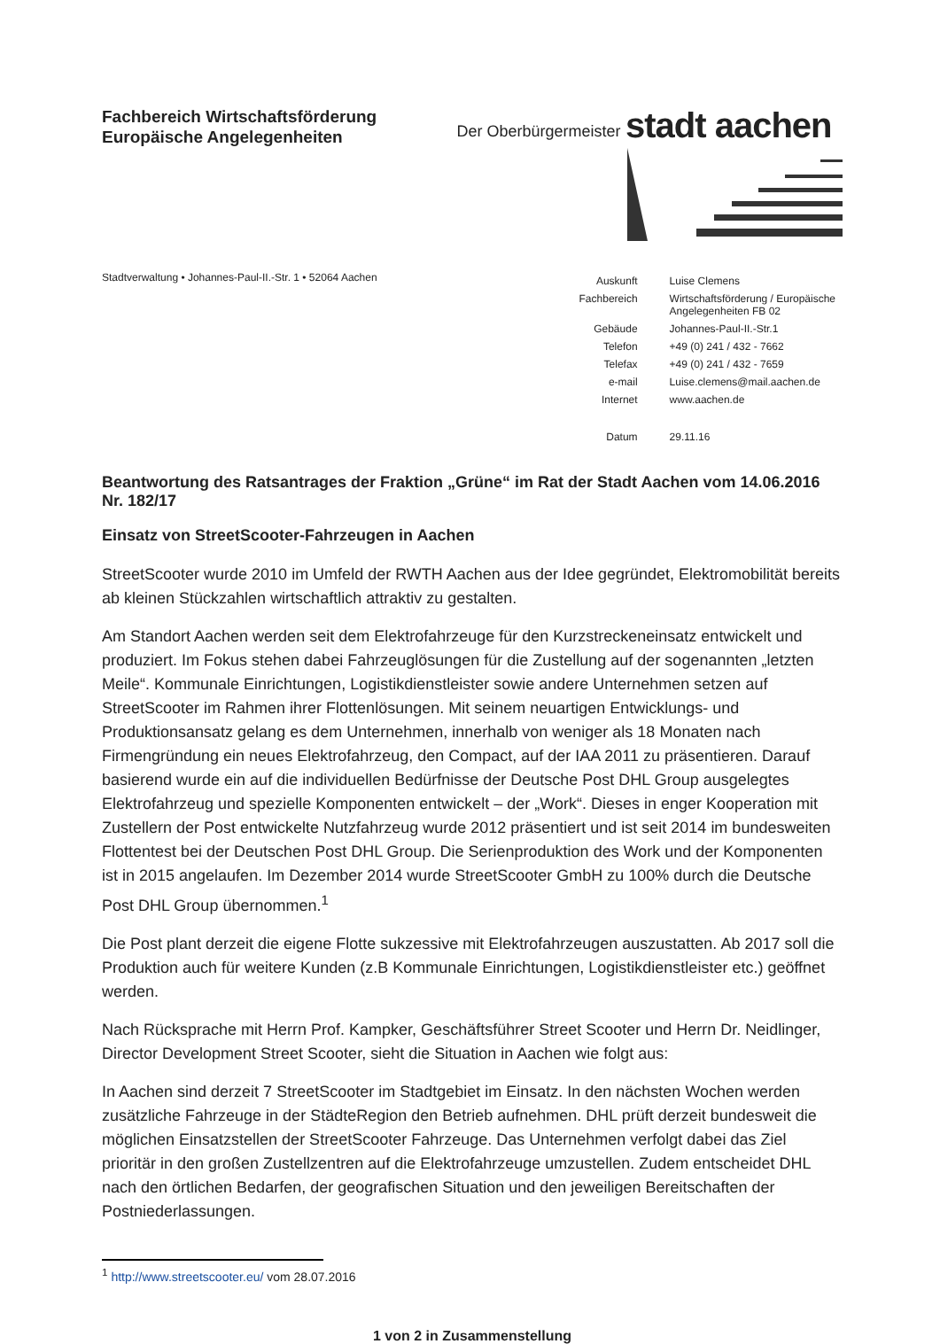Fachbereich Wirtschaftsförderung
Europäische Angelegenheiten
Der Oberbürgermeister
stadt aachen
Stadtverwaltung • Johannes-Paul-II.-Str. 1 • 52064 Aachen
| Auskunft | Luise Clemens |
| Fachbereich | Wirtschaftsförderung / Europäische Angelegenheiten FB 02 |
| Gebäude | Johannes-Paul-II.-Str.1 |
| Telefon | +49 (0) 241 / 432 - 7662 |
| Telefax | +49 (0) 241 / 432 - 7659 |
| e-mail | Luise.clemens@mail.aachen.de |
| Internet | www.aachen.de |
| Datum | 29.11.16 |
Beantwortung des Ratsantrages der Fraktion „Grüne“ im Rat der Stadt Aachen vom 14.06.2016
Nr. 182/17
Einsatz von StreetScooter-Fahrzeugen in Aachen
StreetScooter wurde 2010 im Umfeld der RWTH Aachen aus der Idee gegründet, Elektromobilität bereits ab kleinen Stückzahlen wirtschaftlich attraktiv zu gestalten.
Am Standort Aachen werden seit dem Elektrofahrzeuge für den Kurzstreckeneinsatz entwickelt und produziert. Im Fokus stehen dabei Fahrzeuglösungen für die Zustellung auf der sogenannten „letzten Meile“. Kommunale Einrichtungen, Logistikdienstleister sowie andere Unternehmen setzen auf StreetScooter im Rahmen ihrer Flottenlösungen. Mit seinem neuartigen Entwicklungs- und Produktionsansatz gelang es dem Unternehmen, innerhalb von weniger als 18 Monaten nach Firmengründung ein neues Elektrofahrzeug, den Compact, auf der IAA 2011 zu präsentieren. Darauf basierend wurde ein auf die individuellen Bedürfnisse der Deutsche Post DHL Group ausgelegtes Elektrofahrzeug und spezielle Komponenten entwickelt – der „Work“. Dieses in enger Kooperation mit Zustellern der Post entwickelte Nutzfahrzeug wurde 2012 präsentiert und ist seit 2014 im bundesweiten Flottentest bei der Deutschen Post DHL Group. Die Serienproduktion des Work und der Komponenten ist in 2015 angelaufen. Im Dezember 2014 wurde StreetScooter GmbH zu 100% durch die Deutsche Post DHL Group übernommen.<sup>1</sup>
Die Post plant derzeit die eigene Flotte sukzessive mit Elektrofahrzeugen auszustatten. Ab 2017 soll die Produktion auch für weitere Kunden (z.B Kommunale Einrichtungen, Logistikdienstleister etc.) geöffnet werden.
Nach Rücksprache mit Herrn Prof. Kampker, Geschäftsführer Street Scooter und Herrn Dr. Neidlinger, Director Development Street Scooter, sieht die Situation in Aachen wie folgt aus:
In Aachen sind derzeit 7 StreetScooter im Stadtgebiet im Einsatz. In den nächsten Wochen werden zusätzliche Fahrzeuge in der StädteRegion den Betrieb aufnehmen. DHL prüft derzeit bundesweit die möglichen Einsatzstellen der StreetScooter Fahrzeuge. Das Unternehmen verfolgt dabei das Ziel prioritär in den großen Zustellzentren auf die Elektrofahrzeuge umzustellen. Zudem entscheidet DHL nach den örtlichen Bedarfen, der geografischen Situation und den jeweiligen Bereitschaften der Postniederlassungen.
<sup>1</sup> http://www.streetscooter.eu/ vom 28.07.2016
1 von 2 in Zusammenstellung